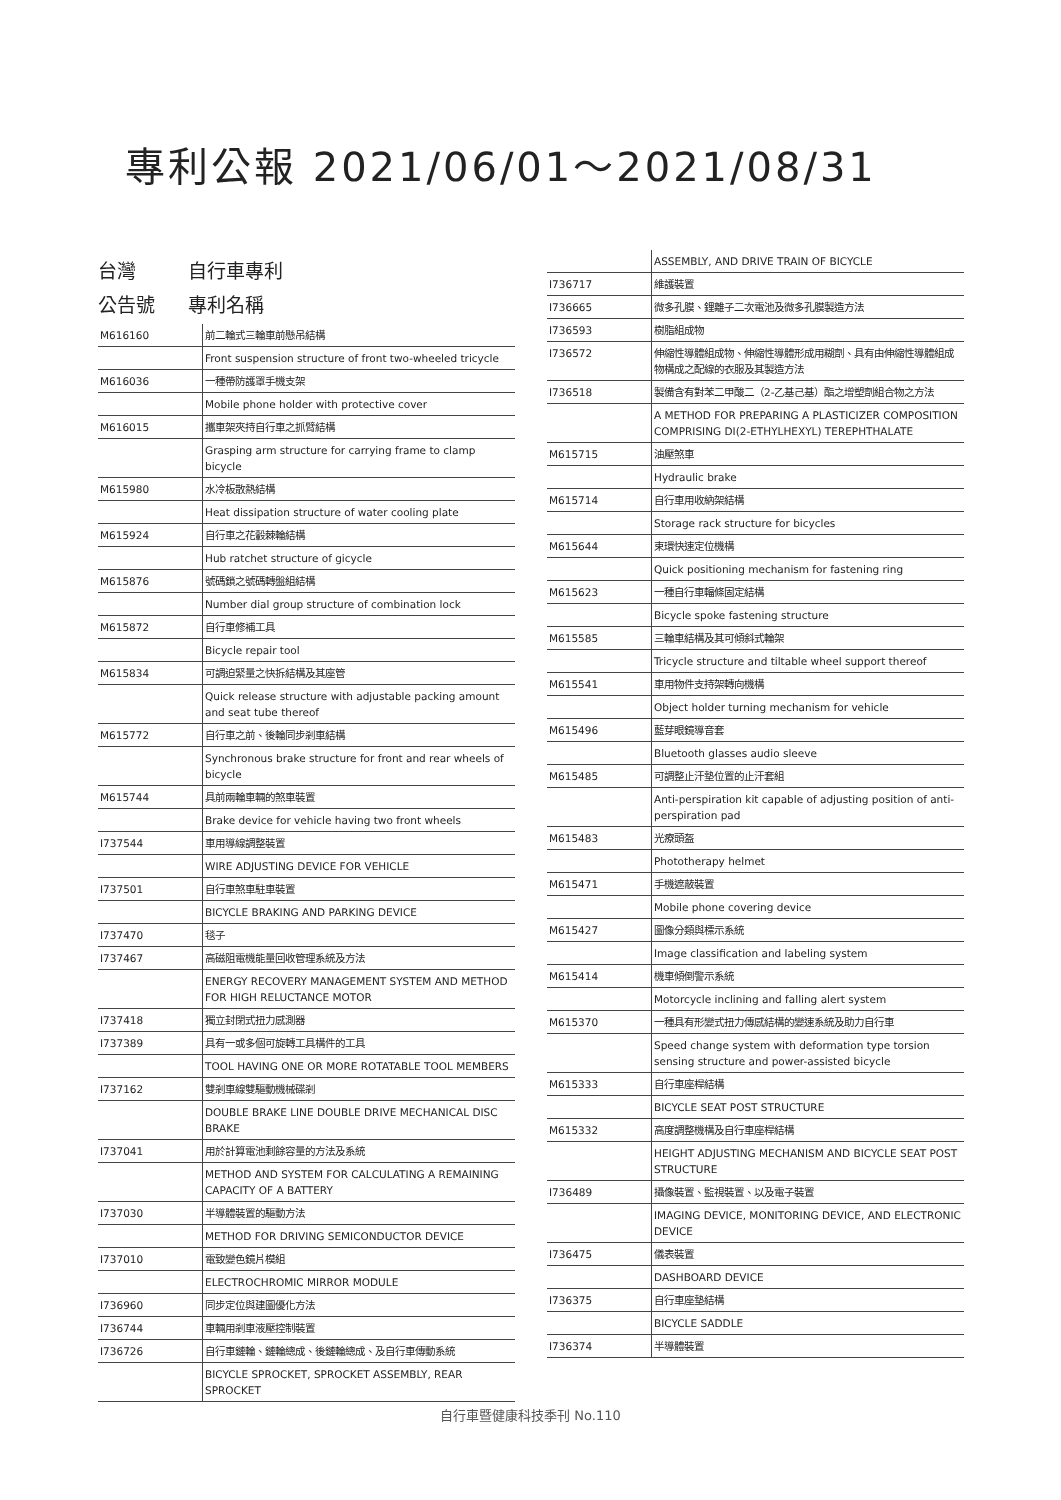專利公報 2021/06/01～2021/08/31
台灣 自行車專利
公告號 專利名稱
| M616160 | 前二輪式三輪車前懸吊結構 |
| | Front suspension structure of front two-wheeled tricycle |
| M616036 | 一種帶防護罩手機支架 |
| | Mobile phone holder with protective cover |
| M616015 | 攜車架夾持自行車之抓臂結構 |
| | Grasping arm structure for carrying frame to clamp bicycle |
| M615980 | 水冷板散熱結構 |
| | Heat dissipation structure of water cooling plate |
| M615924 | 自行車之花轂棘輪結構 |
| | Hub ratchet structure of gicycle |
| M615876 | 號碼鎖之號碼轉盤組結構 |
| | Number dial group structure of combination lock |
| M615872 | 自行車修補工具 |
| | Bicycle repair tool |
| M615834 | 可調迫緊量之快拆結構及其座管 |
| | Quick release structure with adjustable packing amount and seat tube thereof |
| M615772 | 自行車之前、後輪同步剎車結構 |
| | Synchronous brake structure for front and rear wheels of bicycle |
| M615744 | 具前兩輪車輛的煞車裝置 |
| | Brake device for vehicle having two front wheels |
| I737544 | 車用導線調整裝置 |
| | WIRE ADJUSTING DEVICE FOR VEHICLE |
| I737501 | 自行車煞車駐車裝置 |
| | BICYCLE BRAKING AND PARKING DEVICE |
| I737470 | 毯子 |
| I737467 | 高磁阻電機能量回收管理系統及方法 |
| | ENERGY RECOVERY MANAGEMENT SYSTEM AND METHOD FOR HIGH RELUCTANCE MOTOR |
| I737418 | 獨立封閉式扭力感測器 |
| I737389 | 具有一或多個可旋轉工具構件的工具 |
| | TOOL HAVING ONE OR MORE ROTATABLE TOOL MEMBERS |
| I737162 | 雙剎車線雙驅動機械碟剎 |
| | DOUBLE BRAKE LINE DOUBLE DRIVE MECHANICAL DISC BRAKE |
| I737041 | 用於計算電池剩餘容量的方法及系統 |
| | METHOD AND SYSTEM FOR CALCULATING A REMAINING CAPACITY OF A BATTERY |
| I737030 | 半導體裝置的驅動方法 |
| | METHOD FOR DRIVING SEMICONDUCTOR DEVICE |
| I737010 | 電致變色鏡片模組 |
| | ELECTROCHROMIC MIRROR MODULE |
| I736960 | 同步定位與建圖優化方法 |
| I736744 | 車輛用剎車液壓控制裝置 |
| I736726 | 自行車鏈輪、鏈輪總成、後鏈輪總成、及自行車傳動系統 |
| | BICYCLE SPROCKET, SPROCKET ASSEMBLY, REAR SPROCKET |
| | ASSEMBLY, AND DRIVE TRAIN OF BICYCLE |
| I736717 | 維護裝置 |
| I736665 | 微多孔膜、鋰離子二次電池及微多孔膜製造方法 |
| I736593 | 樹脂組成物 |
| I736572 | 伸縮性導體組成物、伸縮性導體形成用糊劑、具有由伸縮性導體組成物構成之配線的衣服及其製造方法 |
| I736518 | 製備含有對苯二甲酸二（2-乙基己基）酯之增塑劑組合物之方法 |
| | A METHOD FOR PREPARING A PLASTICIZER COMPOSITION COMPRISING DI(2-ETHYLHEXYL) TEREPHTHALATE |
| M615715 | 油壓煞車 |
| | Hydraulic brake |
| M615714 | 自行車用收納架結構 |
| | Storage rack structure for bicycles |
| M615644 | 束環快速定位機構 |
| | Quick positioning mechanism for fastening ring |
| M615623 | 一種自行車輻條固定結構 |
| | Bicycle spoke fastening structure |
| M615585 | 三輪車結構及其可傾斜式輪架 |
| | Tricycle structure and tiltable wheel support thereof |
| M615541 | 車用物件支持架轉向機構 |
| | Object holder turning mechanism for vehicle |
| M615496 | 藍芽眼鏡導音套 |
| | Bluetooth glasses audio sleeve |
| M615485 | 可調整止汗墊位置的止汗套組 |
| | Anti-perspiration kit capable of adjusting position of anti-perspiration pad |
| M615483 | 光療頭盔 |
| | Phototherapy helmet |
| M615471 | 手機遮蔽裝置 |
| | Mobile phone covering device |
| M615427 | 圖像分類與標示系統 |
| | Image classification and labeling system |
| M615414 | 機車傾倒警示系統 |
| | Motorcycle inclining and falling alert system |
| M615370 | 一種具有形變式扭力傳感結構的變速系統及助力自行車 |
| | Speed change system with deformation type torsion sensing structure and power-assisted bicycle |
| M615333 | 自行車座桿結構 |
| | BICYCLE SEAT POST STRUCTURE |
| M615332 | 高度調整機構及自行車座桿結構 |
| | HEIGHT ADJUSTING MECHANISM AND BICYCLE SEAT POST STRUCTURE |
| I736489 | 攝像裝置、監視裝置、以及電子裝置 |
| | IMAGING DEVICE, MONITORING DEVICE, AND ELECTRONIC DEVICE |
| I736475 | 儀表裝置 |
| | DASHBOARD DEVICE |
| I736375 | 自行車座墊結構 |
| | BICYCLE SADDLE |
| I736374 | 半導體裝置 |
自行車暨健康科技季刊 No.110